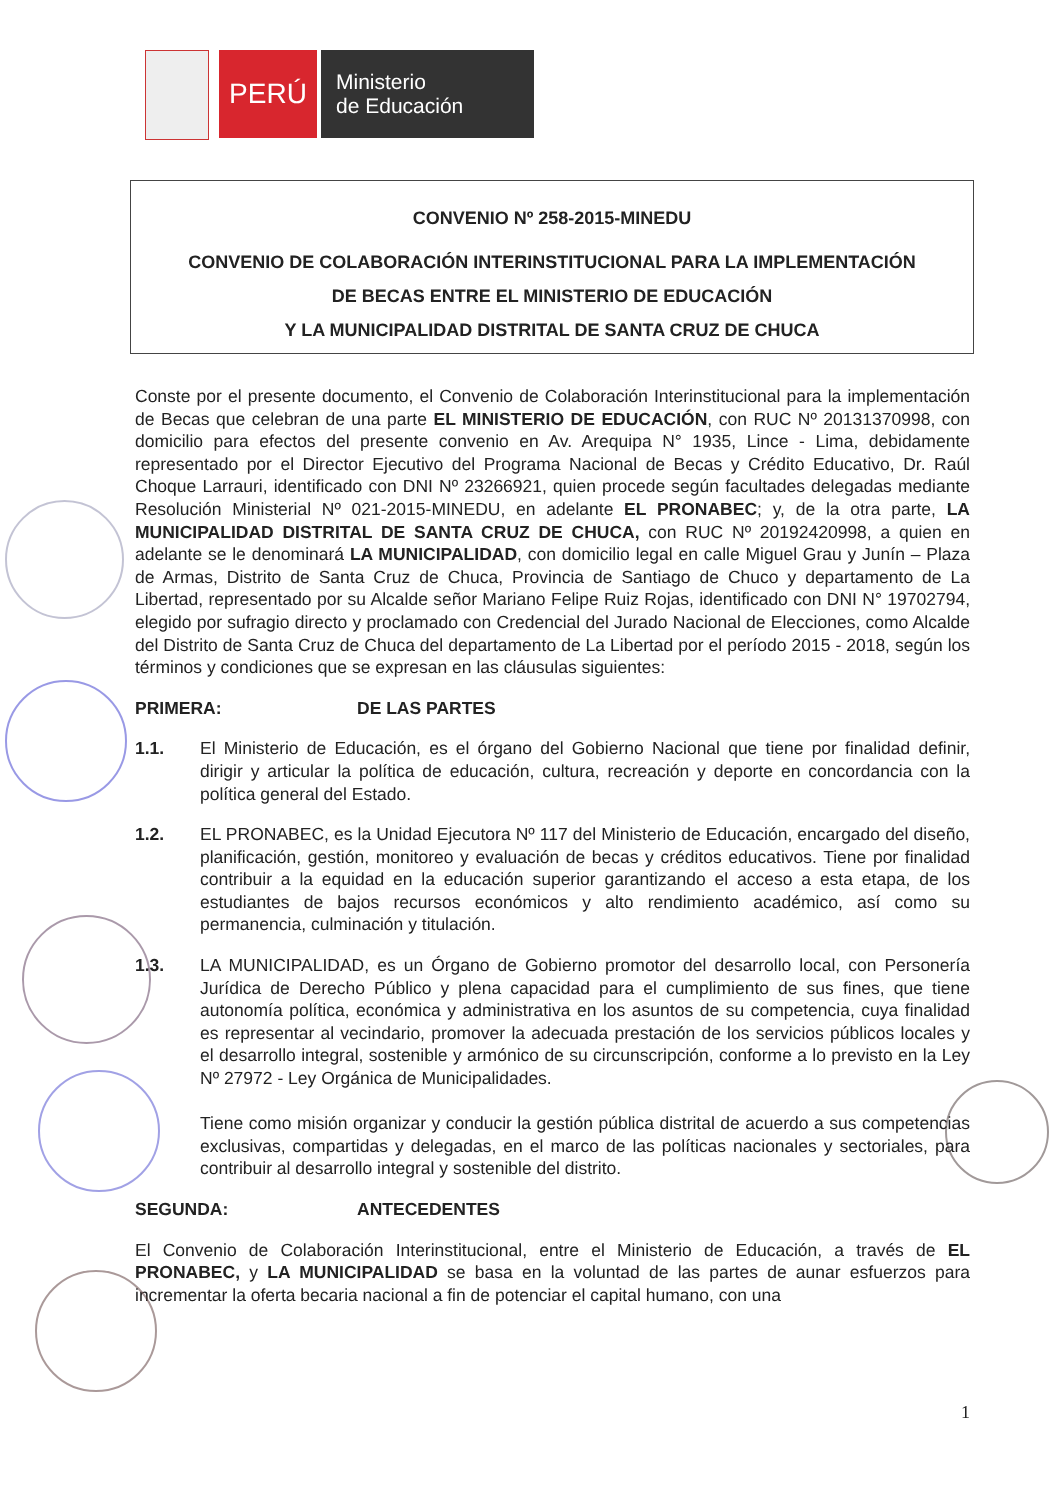PERÚ
Ministerio
de Educación
CONVENIO Nº 258-2015-MINEDU
CONVENIO DE COLABORACIÓN INTERINSTITUCIONAL PARA LA IMPLEMENTACIÓN
DE BECAS ENTRE EL MINISTERIO DE EDUCACIÓN
Y LA MUNICIPALIDAD DISTRITAL DE SANTA CRUZ DE CHUCA
Conste por el presente documento, el Convenio de Colaboración Interinstitucional para la implementación de Becas que celebran de una parte EL MINISTERIO DE EDUCACIÓN, con RUC Nº 20131370998, con domicilio para efectos del presente convenio en Av. Arequipa N° 1935, Lince - Lima, debidamente representado por el Director Ejecutivo del Programa Nacional de Becas y Crédito Educativo, Dr. Raúl Choque Larrauri, identificado con DNI Nº 23266921, quien procede según facultades delegadas mediante Resolución Ministerial Nº 021-2015-MINEDU, en adelante EL PRONABEC; y, de la otra parte, LA MUNICIPALIDAD DISTRITAL DE SANTA CRUZ DE CHUCA, con RUC Nº 20192420998, a quien en adelante se le denominará LA MUNICIPALIDAD, con domicilio legal en calle Miguel Grau y Junín – Plaza de Armas, Distrito de Santa Cruz de Chuca, Provincia de Santiago de Chuco y departamento de La Libertad, representado por su Alcalde señor Mariano Felipe Ruiz Rojas, identificado con DNI N° 19702794, elegido por sufragio directo y proclamado con Credencial del Jurado Nacional de Elecciones, como Alcalde del Distrito de Santa Cruz de Chuca del departamento de La Libertad por el período 2015 - 2018, según los términos y condiciones que se expresan en las cláusulas siguientes:
PRIMERA: DE LAS PARTES
1.1. El Ministerio de Educación, es el órgano del Gobierno Nacional que tiene por finalidad definir, dirigir y articular la política de educación, cultura, recreación y deporte en concordancia con la política general del Estado.
1.2. EL PRONABEC, es la Unidad Ejecutora Nº 117 del Ministerio de Educación, encargado del diseño, planificación, gestión, monitoreo y evaluación de becas y créditos educativos. Tiene por finalidad contribuir a la equidad en la educación superior garantizando el acceso a esta etapa, de los estudiantes de bajos recursos económicos y alto rendimiento académico, así como su permanencia, culminación y titulación.
1.3. LA MUNICIPALIDAD, es un Órgano de Gobierno promotor del desarrollo local, con Personería Jurídica de Derecho Público y plena capacidad para el cumplimiento de sus fines, que tiene autonomía política, económica y administrativa en los asuntos de su competencia, cuya finalidad es representar al vecindario, promover la adecuada prestación de los servicios públicos locales y el desarrollo integral, sostenible y armónico de su circunscripción, conforme a lo previsto en la Ley Nº 27972 - Ley Orgánica de Municipalidades.
Tiene como misión organizar y conducir la gestión pública distrital de acuerdo a sus competencias exclusivas, compartidas y delegadas, en el marco de las políticas nacionales y sectoriales, para contribuir al desarrollo integral y sostenible del distrito.
SEGUNDA: ANTECEDENTES
El Convenio de Colaboración Interinstitucional, entre el Ministerio de Educación, a través de EL PRONABEC, y LA MUNICIPALIDAD se basa en la voluntad de las partes de aunar esfuerzos para incrementar la oferta becaria nacional a fin de potenciar el capital humano, con una
1